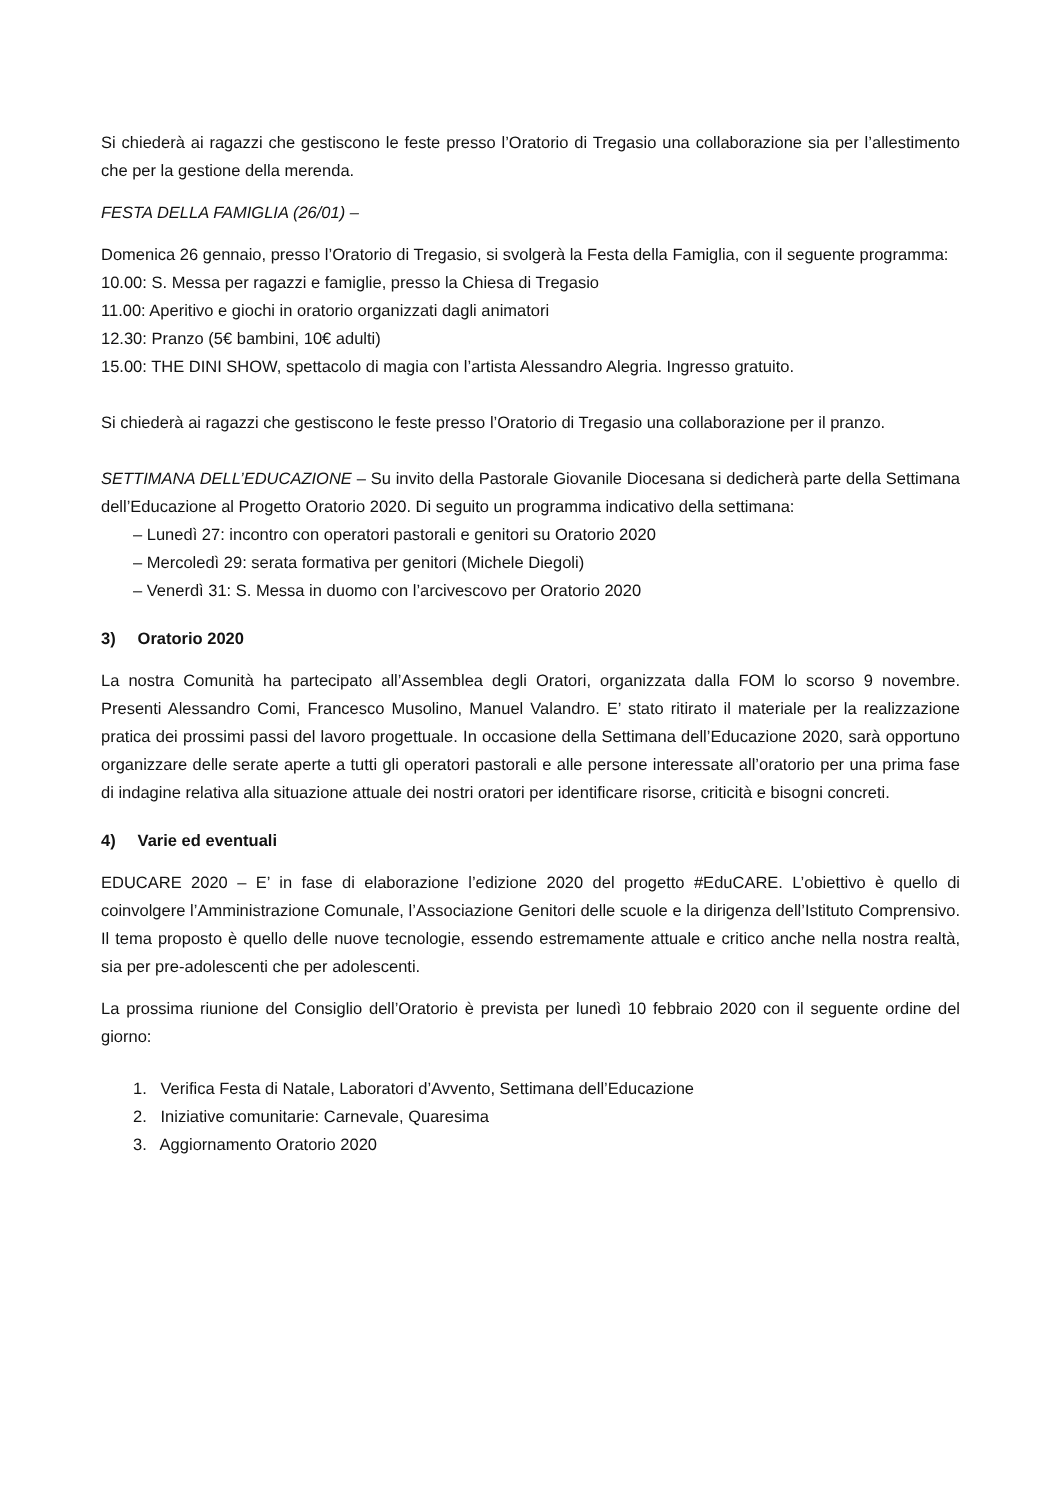Si chiederà ai ragazzi che gestiscono le feste presso l’Oratorio di Tregasio una collaborazione sia per l’allestimento che per la gestione della merenda.
FESTA DELLA FAMIGLIA (26/01) –
Domenica 26 gennaio, presso l’Oratorio di Tregasio, si svolgerà la Festa della Famiglia, con il seguente programma:
10.00: S. Messa per ragazzi e famiglie, presso la Chiesa di Tregasio
11.00: Aperitivo e giochi in oratorio organizzati dagli animatori
12.30: Pranzo (5€ bambini, 10€ adulti)
15.00: THE DINI SHOW, spettacolo di magia con l’artista Alessandro Alegria. Ingresso gratuito.
Si chiederà ai ragazzi che gestiscono le feste presso l’Oratorio di Tregasio una collaborazione per il pranzo.
SETTIMANA DELL’EDUCAZIONE – Su invito della Pastorale Giovanile Diocesana si dedicherà parte della Settimana dell’Educazione al Progetto Oratorio 2020. Di seguito un programma indicativo della settimana:
– Lunedì 27: incontro con operatori pastorali e genitori su Oratorio 2020
– Mercoledì 29: serata formativa per genitori (Michele Diegoli)
– Venerdì 31: S. Messa in duomo con l’arcivescovo per Oratorio 2020
3) Oratorio 2020
La nostra Comunità ha partecipato all’Assemblea degli Oratori, organizzata dalla FOM lo scorso 9 novembre. Presenti Alessandro Comi, Francesco Musolino, Manuel Valandro. E’ stato ritirato il materiale per la realizzazione pratica dei prossimi passi del lavoro progettuale. In occasione della Settimana dell’Educazione 2020, sarà opportuno organizzare delle serate aperte a tutti gli operatori pastorali e alle persone interessate all’oratorio per una prima fase di indagine relativa alla situazione attuale dei nostri oratori per identificare risorse, criticità e bisogni concreti.
4) Varie ed eventuali
EDUCARE 2020 – E’ in fase di elaborazione l’edizione 2020 del progetto #EduCARE. L’obiettivo è quello di coinvolgere l’Amministrazione Comunale, l’Associazione Genitori delle scuole e la dirigenza dell’Istituto Comprensivo. Il tema proposto è quello delle nuove tecnologie, essendo estremamente attuale e critico anche nella nostra realtà, sia per pre-adolescenti che per adolescenti.
La prossima riunione del Consiglio dell’Oratorio è prevista per lunedì 10 febbraio 2020 con il seguente ordine del giorno:
1. Verifica Festa di Natale, Laboratori d’Avvento, Settimana dell’Educazione
2. Iniziative comunitarie: Carnevale, Quaresima
3. Aggiornamento Oratorio 2020